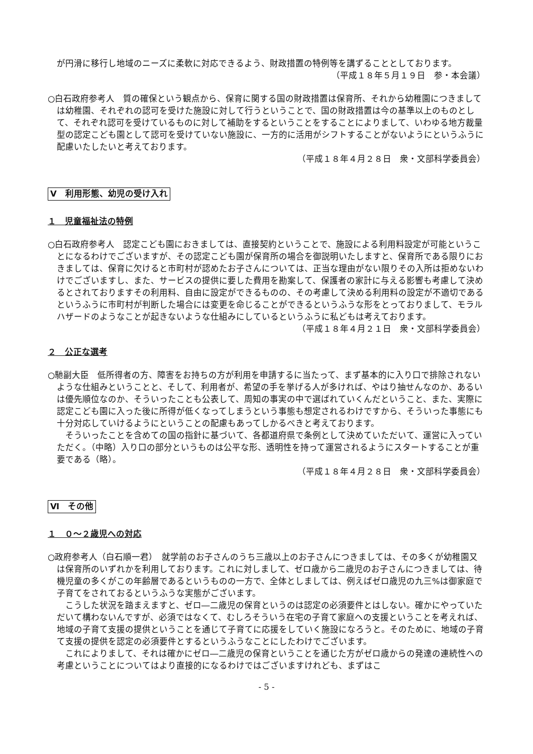が円滑に移行し地域のニーズに柔軟に対応できるよう、財政措置の特例等を講ずることとしております。
（平成１８年５月１９日　参・本会議）
○白石政府参考人　質の確保という観点から、保育に関する国の財政措置は保育所、それから幼稚園につきましては幼稚園、それぞれの認可を受けた施設に対して行うということで、国の財政措置は今の基準以上のものとして、それぞれ認可を受けているものに対して補助をするということをすることによりまして、いわゆる地方裁量型の認定こども園として認可を受けていない施設に、一方的に活用がシフトすることがないようにというふうに配慮いたしたいと考えております。
（平成１８年４月２８日　衆・文部科学委員会）
Ⅴ　利用形態、幼児の受け入れ
１　児童福祉法の特例
○白石政府参考人　認定こども園におきましては、直接契約ということで、施設による利用料設定が可能ということになるわけでございますが、その認定こども園が保育所の場合を御説明いたしますと、保育所である限りにおきましては、保育に欠けると市町村が認めたお子さんについては、正当な理由がない限りその入所は拒めないわけでございますし、また、サービスの提供に要した費用を勘案して、保護者の家計に与える影響も考慮して決めるとされておりますその利用料、自由に設定ができるものの、その考慮して決める利用料の設定が不適切であるというふうに市町村が判断した場合には変更を命じることができるというふうな形をとっておりまして、モラルハザードのようなことが起きないような仕組みにしているというふうに私どもは考えております。
（平成１８年４月２１日　衆・文部科学委員会）
２　公正な選考
○馳副大臣　低所得者の方、障害をお持ちの方が利用を申請するに当たって、まず基本的に入り口で排除されないような仕組みということと、そして、利用者が、希望の手を挙げる人が多ければ、やはり抽せんなのか、あるいは優先順位なのか、そういったことも公表して、周知の事実の中で選ばれていくんだということ、また、実際に認定こども園に入った後に所得が低くなってしまうという事態も想定されるわけですから、そういった事態にも十分対応していけるようにということの配慮もあってしかるべきと考えております。
　そういったことを含めての国の指針に基づいて、各都道府県で条例として決めていただいて、運営に入っていただく。（中略）入り口の部分というものは公平な形、透明性を持って運営されるようにスタートすることが重要である（略）。
（平成１８年４月２８日　衆・文部科学委員会）
Ⅵ　その他
１　０～２歳児への対応
○政府参考人（白石順一君）　就学前のお子さんのうち三歳以上のお子さんにつきましては、その多くが幼稚園又は保育所のいずれかを利用しております。これに対しまして、ゼロ歳から二歳児のお子さんにつきましては、待機児童の多くがこの年齢層であるというものの一方で、全体としましては、例えばゼロ歳児の九三%は御家庭で子育てをされておるというふうな実態がございます。
　こうした状況を踏まえますと、ゼロ―二歳児の保育というのは認定の必須要件とはしない。確かにやっていただいて構わないんですが、必須ではなくて、むしろそういう在宅の子育て家庭への支援ということを考えれば、地域の子育て支援の提供ということを通じて子育てに応援をしていく施設になろうと。そのために、地域の子育て支援の提供を認定の必須要件とするというふうなことにしたわけでございます。
　これによりまして、それは確かにゼロ―二歳児の保育ということを通じた方がゼロ歳からの発達の連続性への考慮ということについてはより直接的になるわけではございますけれども、まずはこ
- 5 -